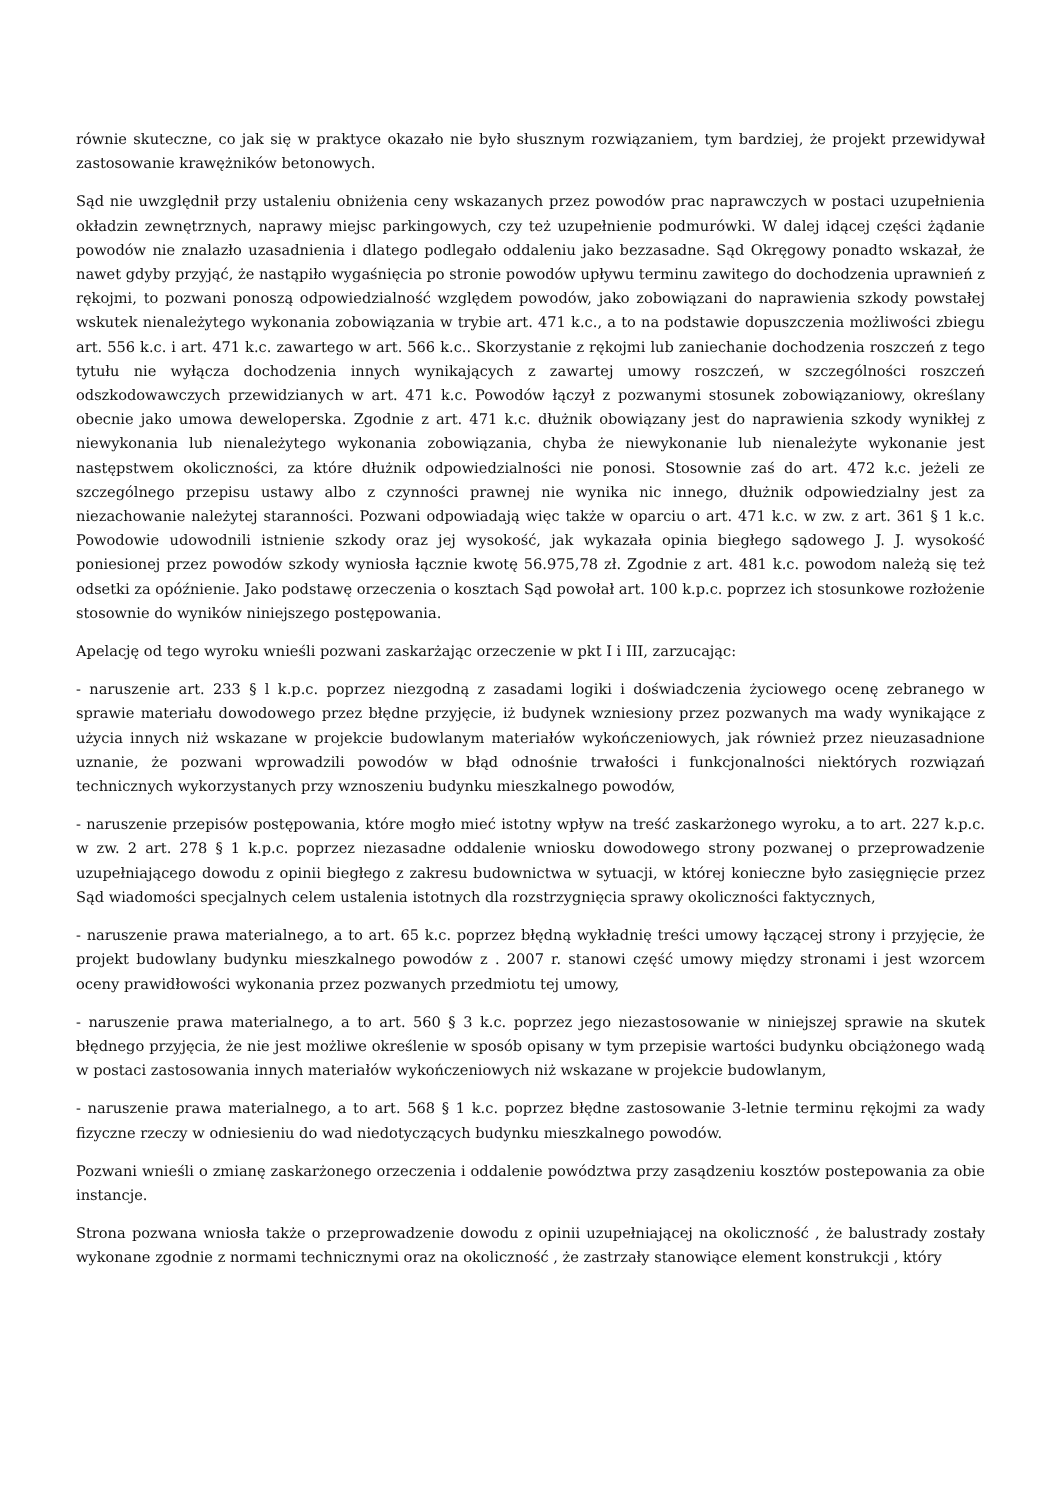równie skuteczne, co jak się w praktyce okazało nie było słusznym rozwiązaniem, tym bardziej, że projekt przewidywał zastosowanie krawężników betonowych.
Sąd nie uwzględnił przy ustaleniu obniżenia ceny wskazanych przez powodów prac naprawczych w postaci uzupełnienia okładzin zewnętrznych, naprawy miejsc parkingowych, czy też uzupełnienie podmurówki. W dalej idącej części żądanie powodów nie znalazło uzasadnienia i dlatego podlegało oddaleniu jako bezzasadne. Sąd Okręgowy ponadto wskazał, że nawet gdyby przyjąć, że nastąpiło wygaśnięcia po stronie powodów upływu terminu zawitego do dochodzenia uprawnień z rękojmi, to pozwani ponoszą odpowiedzialność względem powodów, jako zobowiązani do naprawienia szkody powstałej wskutek nienależytego wykonania zobowiązania w trybie art. 471 k.c., a to na podstawie dopuszczenia możliwości zbiegu art. 556 k.c. i art. 471 k.c. zawartego w art. 566 k.c.. Skorzystanie z rękojmi lub zaniechanie dochodzenia roszczeń z tego tytułu nie wyłącza dochodzenia innych wynikających z zawartej umowy roszczeń, w szczególności roszczeń odszkodowawczych przewidzianych w art. 471 k.c. Powodów łączył z pozwanymi stosunek zobowiązaniowy, określany obecnie jako umowa deweloperska. Zgodnie z art. 471 k.c. dłużnik obowiązany jest do naprawienia szkody wynikłej z niewykonania lub nienależytego wykonania zobowiązania, chyba że niewykonanie lub nienależyte wykonanie jest następstwem okoliczności, za które dłużnik odpowiedzialności nie ponosi. Stosownie zaś do art. 472 k.c. jeżeli ze szczególnego przepisu ustawy albo z czynności prawnej nie wynika nic innego, dłużnik odpowiedzialny jest za niezachowanie należytej staranności. Pozwani odpowiadają więc także w oparciu o art. 471 k.c. w zw. z art. 361 § 1 k.c. Powodowie udowodnili istnienie szkody oraz jej wysokość, jak wykazała opinia biegłego sądowego J. J. wysokość poniesionej przez powodów szkody wyniosła łącznie kwotę 56.975,78 zł. Zgodnie z art. 481 k.c. powodom należą się też odsetki za opóźnienie. Jako podstawę orzeczenia o kosztach Sąd powołał art. 100 k.p.c. poprzez ich stosunkowe rozłożenie stosownie do wyników niniejszego postępowania.
Apelację od tego wyroku wnieśli pozwani zaskarżając orzeczenie w pkt I i III, zarzucając:
- naruszenie art. 233 § l k.p.c. poprzez niezgodną z zasadami logiki i doświadczenia życiowego ocenę zebranego w sprawie materiału dowodowego przez błędne przyjęcie, iż budynek wzniesiony przez pozwanych ma wady wynikające z użycia innych niż wskazane w projekcie budowlanym materiałów wykończeniowych, jak również przez nieuzasadnione uznanie, że pozwani wprowadzili powodów w błąd odnośnie trwałości i funkcjonalności niektórych rozwiązań technicznych wykorzystanych przy wznoszeniu budynku mieszkalnego powodów,
- naruszenie przepisów postępowania, które mogło mieć istotny wpływ na treść zaskarżonego wyroku, a to art. 227 k.p.c. w zw. 2 art. 278 § 1 k.p.c. poprzez niezasadne oddalenie wniosku dowodowego strony pozwanej o przeprowadzenie uzupełniającego dowodu z opinii biegłego z zakresu budownictwa w sytuacji, w której konieczne było zasięgnięcie przez Sąd wiadomości specjalnych celem ustalenia istotnych dla rozstrzygnięcia sprawy okoliczności faktycznych,
- naruszenie prawa materialnego, a to art. 65 k.c. poprzez błędną wykładnię treści umowy łączącej strony i przyjęcie, że projekt budowlany budynku mieszkalnego powodów z . 2007 r. stanowi część umowy między stronami i jest wzorcem oceny prawidłowości wykonania przez pozwanych przedmiotu tej umowy,
- naruszenie prawa materialnego, a to art. 560 § 3 k.c. poprzez jego niezastosowanie w niniejszej sprawie na skutek błędnego przyjęcia, że nie jest możliwe określenie w sposób opisany w tym przepisie wartości budynku obciążonego wadą w postaci zastosowania innych materiałów wykończeniowych niż wskazane w projekcie budowlanym,
- naruszenie prawa materialnego, a to art. 568 § 1 k.c. poprzez błędne zastosowanie 3-letnie terminu rękojmi za wady fizyczne rzeczy w odniesieniu do wad niedotyczących budynku mieszkalnego powodów.
Pozwani wnieśli o zmianę zaskarżonego orzeczenia i oddalenie powództwa przy zasądzeniu kosztów postepowania za obie instancje.
Strona pozwana wniosła także o przeprowadzenie dowodu z opinii uzupełniającej na okoliczność , że balustrady zostały wykonane zgodnie z normami technicznymi oraz na okoliczność , że zastrzały stanowiące element konstrukcji , który